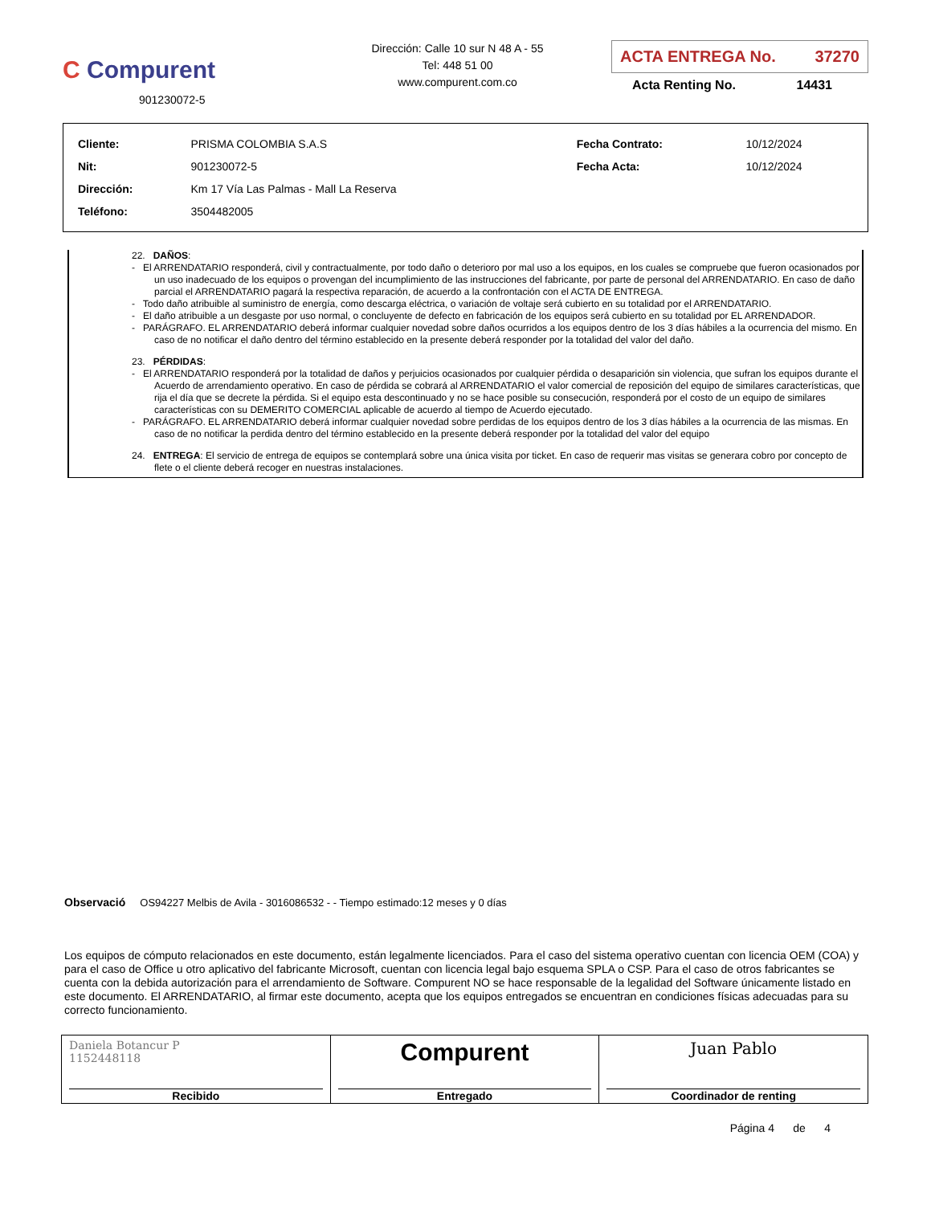C Compurent
901230072-5
Dirección: Calle 10 sur N 48 A - 55
Tel: 448 51 00
www.compurent.com.co
ACTA ENTREGA No. 37270
Acta Renting No. 14431
| Cliente: | PRISMA COLOMBIA S.A.S | Fecha Contrato: | 10/12/2024 |
| Nit: | 901230072-5 | Fecha Acta: | 10/12/2024 |
| Dirección: | Km 17 Vía Las Palmas - Mall La Reserva | | |
| Teléfono: | 3504482005 | | |
22. DAÑOS:
- El ARRENDATARIO responderá, civil y contractualmente, por todo daño o deterioro por mal uso a los equipos, en los cuales se compruebe que fueron ocasionados por un uso inadecuado de los equipos o provengan del incumplimiento de las instrucciones del fabricante, por parte de personal del ARRENDATARIO. En caso de daño parcial el ARRENDATARIO pagará la respectiva reparación, de acuerdo a la confrontación con el ACTA DE ENTREGA.
- Todo daño atribuible al suministro de energía, como descarga eléctrica, o variación de voltaje será cubierto en su totalidad por el ARRENDATARIO.
- El daño atribuible a un desgaste por uso normal, o concluyente de defecto en fabricación de los equipos será cubierto en su totalidad por EL ARRENDADOR.
- PARÁGRAFO. EL ARRENDATARIO deberá informar cualquier novedad sobre daños ocurridos a los equipos dentro de los 3 días hábiles a la ocurrencia del mismo. En caso de no notificar el daño dentro del término establecido en la presente deberá responder por la totalidad del valor del daño.
23. PÉRDIDAS:
- El ARRENDATARIO responderá por la totalidad de daños y perjuicios ocasionados por cualquier pérdida o desaparición sin violencia, que sufran los equipos durante el Acuerdo de arrendamiento operativo. En caso de pérdida se cobrará al ARRENDATARIO el valor comercial de reposición del equipo de similares características, que rija el día que se decrete la pérdida. Si el equipo esta descontinuado y no se hace posible su consecución, responderá por el costo de un equipo de similares características con su DEMERITO COMERCIAL aplicable de acuerdo al tiempo de Acuerdo ejecutado.
- PARÁGRAFO. EL ARRENDATARIO deberá informar cualquier novedad sobre perdidas de los equipos dentro de los 3 días hábiles a la ocurrencia de las mismas. En caso de no notificar la perdida dentro del término establecido en la presente deberá responder por la totalidad del valor del equipo
24. ENTREGA: El servicio de entrega de equipos se contemplará sobre una única visita por ticket. En caso de requerir mas visitas se generara cobro por concepto de flete o el cliente deberá recoger en nuestras instalaciones.
Observació OS94227 Melbis de Avila - 3016086532 - - Tiempo estimado:12 meses y 0 días
Los equipos de cómputo relacionados en este documento, están legalmente licenciados. Para el caso del sistema operativo cuentan con licencia OEM (COA) y para el caso de Office u otro aplicativo del fabricante Microsoft, cuentan con licencia legal bajo esquema SPLA o CSP. Para el caso de otros fabricantes se cuenta con la debida autorización para el arrendamiento de Software. Compurent NO se hace responsable de la legalidad del Software únicamente listado en este documento. El ARRENDATARIO, al firmar este documento, acepta que los equipos entregados se encuentran en condiciones físicas adecuadas para su correcto funcionamiento.
| Daniela Botancur P 1152448118 Recibido | Compurent Entregado | Juan Pablo Coordinador de renting |
Página 4 de 4